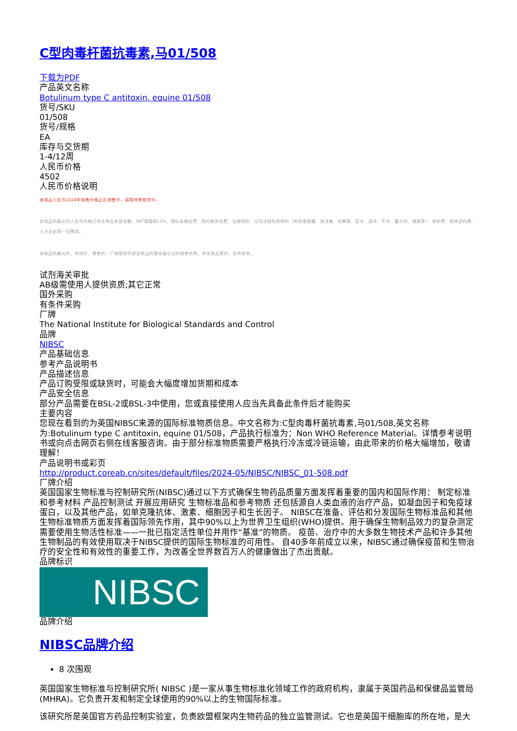C型肉毒杆菌抗毒素,马01/508
下载为PDF
产品英文名称
Botulinum type C antitoxin, equine 01/508
货号/SKU
01/508
货号/规格
EA
库存与交货期
1-4/12周
人民币价格
4502
人民币价格说明
本商品人民币2024年销售价格正在调整中，请等待更新完毕。
本商品的展示的人民币价格已包含商品本身金额、VAT增值税13%、国际运输运费、国内物流运费、运输保险、以及冷链包装材料（例如液氮罐、泡沫箱、金属桶、蓝冰、湿冰、干冰、蓄冷剂、液氮等）、装卸费、相关资料费、人力支出等一切费用。
本商品的美元价、市场价、零售价、厂商指导价或该商品的曾经展示过的销售价等，并非商品原价，仅供参考。
试剂海关审批
AB级需使用人提供资质;其它正常
国外采购
有条件采购
厂牌
The National Institute for Biological Standards and Control
品牌
NIBSC
产品基础信息
参考产品说明书
产品描述信息
产品订购受限或缺货时，可能会大幅度增加货期和成本
产品安全信息
部分产品需要在BSL-2或BSL-3中使用，您或直接使用人应当先具备此条件后才能购买
主要内容
您现在看到的为英国NIBSC来源的国际标准物质信息。中文名称为:C型肉毒杆菌抗毒素,马01/508,英文名称为:Botulinum type C antitoxin, equine 01/508，产品执行标准为：Non WHO Reference Material。详情参考说明书或向点击网页右侧在线客服咨询。由于部分标准物质需要严格执行冷冻或冷链运输，由此带来的价格大幅增加，敬请理解！
产品说明书或彩页
http://product.coreab.cn/sites/default/files/2024-05/NIBSC/NIBSC_01-508.pdf
厂牌介绍
英国国家生物标准与控制研究所(NIBSC)通过以下方式确保生物药品质量方面发挥着重要的国内和国际作用： 制定标准和参考材料 产品控制测试 开展应用研究 生物标准品和参考物质 还包括源自人类血液的治疗产品，如凝血因子和免疫球蛋白，以及其他产品，如单克隆抗体、激素、细胞因子和生长因子。 NIBSC在准备、评估和分发国际生物标准品和其他生物标准物质方面发挥着国际领先作用，其中90%以上为世界卫生组织(WHO)提供。用于确保生物制品效力的复杂测定需要使用生物活性标准——一批已指定活性单位并用作“基准”的物质。 疫苗、治疗中的大多数生物技术产品和许多其他生物制品的有效使用取决于NIBSC提供的国际生物标准的可用性。 自40多年前成立以来，NIBSC通过确保疫苗和生物治疗的安全性和有效性的重要工作，为改善全世界数百万人的健康做出了杰出贡献。
品牌标识
NIBSC
品牌介绍
NIBSC品牌介绍
8 次围观
英国国家生物标准与控制研究所( NIBSC )是一家从事生物标准化领域工作的政府机构，隶属于英国药品和保健品监管局(MHRA)。它负责开发和制定全球使用的90%以上的生物国际标准。
该研究所是英国官方药品控制实验室，负责欧盟框架内生物药品的独立监管测试。它也是英国干细胞库的所在地，是大